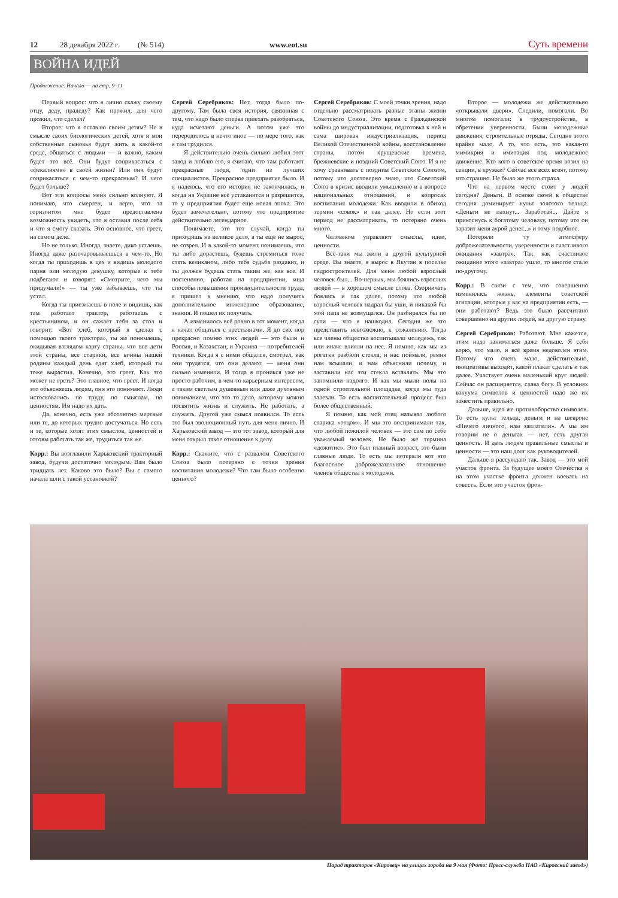12 28 декабря 2022 г. (№ 514) www.eot.su Суть времени
ВОЙНА ИДЕЙ
Продолжение. Начало — на стр. 9–11
Первый вопрос: что я лично скажу своему отцу, деду, прадеду? Как прожил, для чего прожил, что сделал?
Второе: что я оставлю своим детям? Не в смысле своих биологических детей, хотя и мои собственные сыновья будут жить в какой-то среде, общаться с людьми — и важно, каким будет это всё. Они будут соприкасаться с «фекалиями» в своей жизни? Или они будут соприкасаться с чем-то прекрасным? И чего будет больше?
Вот эти вопросы меня сильно волнуют. Я понимаю, что смертен, и верю, что за горизонтом мне будет предоставлена возможность увидеть, что я оставил после себя и что я смогу сказать. Это основное, что греет, на самом деле.
Но не только. Иногда, знаете, дико устаешь. Иногда даже разочаровываешься в чем-то. Но когда ты приходишь в цех и видишь молодого парня или молодую девушку, которые к тебе подбегают и говорят: «Смотрите, чего мы придумали!» — ты уже забываешь, что ты устал.
Когда ты приезжаешь в поле и видишь, как там работает трактор, работаешь с крестьянином, и он сажает тебя за стол и говорит: «Вот хлеб, который я сделал с помощью твоего трактора», ты же понимаешь, окидывая взглядом карту страны, что все дети этой страны, все старики, все воины нашей родины каждый день едят хлеб, который ты тоже вырастил. Конечно, это греет. Как это может не греть? Это главное, что греет. И когда это объясняешь людям, они это понимают. Люди истосковались по труду, по смыслам, по ценностям. Им надо их дать.
Да, конечно, есть уже абсолютно мертвые или те, до которых трудно достучаться. Но есть и те, которые хотят этих смыслов, ценностей и готовы работать так же, трудиться так же.
Корр.: Вы возглавили Харьковский тракторный завод, будучи достаточно молодым. Вам было тридцать лет. Каково это было? Вы с самого начала шли с такой установкой?
Сергей Серебряков: Нет, тогда было по-другому. Там была своя история, связанная с тем, что надо было сперва приехать разобраться, куда исчезают деньги. А потом уже это переродилось в нечто иное — по мере того, как я там трудился.
Я действительно очень сильно любил этот завод и люблю его, я считаю, что там работают прекрасные люди, одни из лучших специалистов. Прекрасное предприятие было. И я надеюсь, что его история не закончилась, и когда на Украине всё устаканится и разрешится, то у предприятия будет еще новая эпоха. Это будет замечательно, потому что предприятие действительно легендарное.
Понимаете, это тот случай, когда ты приходишь на великое дело, а ты еще не вырос, не созрел. И в какой-то момент понимаешь, что ты либо дорастешь, будешь стремиться тоже стать великаном, либо тебя судьба раздавит, и ты должен будешь стать таким же, как все. И постепенно, работая на предприятии, ища способы повышения производительности труда, я пришел к мнению, что надо получить дополнительное инженерное образование, знания. И пошел их получать.
А изменилось всё ровно в тот момент, когда я начал общаться с крестьянами. Я до сих пор прекрасно помню этих людей — это были и Россия, и Казахстан, и Украина — потребителей техники. Когда я с ними общался, смотрел, как они трудятся, что они делают, — меня они сильно изменили. И тогда я проникся уже не просто рабочим, в чем-то карьерным интересом, а таким светлым душевным или даже духовным пониманием, что это то дело, которому можно посвятить жизнь и служить. Не работать, а служить. Другой уже смысл появился. То есть это был эволюционный путь для меня лично. И Харьковский завод — это тот завод, который для меня открыл такое отношение к делу.
Корр.: Скажите, что с развалом Советского Союза было потеряно с точки зрения воспитания молодежи? Что там было особенно ценного?
Сергей Серебряков: С моей точки зрения, надо отдельно рассматривать разные этапы жизни Советского Союза. Это время с Гражданской войны до индустриализации, подготовка к ней и сама широкая индустриализация, период Великой Отечественной войны, восстановление страны, потом хрущевские времена, брежневские и поздний Советский Союз. И я не хочу сравнивать с поздним Советским Союзом, потому что достоверно знаю, что Советский Союз в кризис вводили умышленно и в вопросе национальных отношений, и вопросах воспитания молодежи. Как вводили в обиход термин «совок» и так далее. Но если этот период не рассматривать, то потеряно очень много.
Человеком управляют смыслы, идеи, ценности.
Всё-таки мы жили в другой культурной среде. Вы знаете, я вырос в Якутии в поселке гидростроителей. Для меня любой взрослый человек был... Во-первых, мы боялись взрослых людей — в хорошем смысле слова. Озорничать боялись и так далее, потому что любой взрослый человек надрал бы уши, и никакой бы мой папа не возмущался. Он разбирался бы по сути — что я нашкодил. Сегодня же это представить невозможно, к сожалению. Тогда все члены общества воспитывали молодежь, так или иначе влияли на нее. Я помню, как мы из рогатки разбили стекла, и нас поймали, ремня нам всыпали, и нам объяснили почему, и заставили нас эти стекла вставлять. Мы это запомнили надолго. И как мы мыли полы на одной строительной площадке, когда мы туда залезли. То есть воспитательный процесс был более общественный.
Я помню, как мой отец называл любого старика «отцом». И мы это воспринимали так, что любой пожилой человек — это сам по себе уважаемый человек. Не было же термина «дожитие». Это был главный возраст, это были главные люди. То есть мы потеряли вот это благостное доброжелательное отношение членов общества к молодежи.
Второе — молодежи же действительно «открывали двери». Следили, помогали. Во многом помогали: в трудоустройстве, в обретении уверенности. Были молодежные движения, строительные отряды. Сегодня этого крайне мало. А то, что есть, это какая-то мимикрия и имитация под молодежное движение. Кто кого в советское время возил на секции, в кружки? Сейчас все всех возят, потому что страшно. Не было же этого страха.
Что на первом месте стоит у людей сегодня? Деньги. В основе своей в обществе сегодня доминирует культ золотого тельца. «Деньги не пахнут... Заработай... Дайте я прикоснусь к богатому человеку, потому что он заразит меня аурой денег...» и тому подобное.
Потеряли ту атмосферу доброжелательности, уверенности и счастливого ожидания «завтра». Так как счастливое ожидание этого «завтра» ушло, то многое стало по-другому.
Корр.: В связи с тем, что совершенно изменилась жизнь, элементы советской агитации, которые у вас на предприятии есть, — они работают? Ведь это было рассчитано совершенно на других людей, на другую страну.
Сергей Серебряков: Работают. Мне кажется, этим надо заниматься даже больше. Я себя корю, что мало, и всё время недоволен этим. Потому что очень мало, действительно, инициативы выходит, какой плакат сделать и так далее. Участвует очень маленький круг людей. Сейчас он расширяется, слава богу. В условиях вакуума символов и ценностей надо же их заместить правильно.
Дальше, идет же противоборство символов. То есть культ тельца, деньги и на шевроне «Ничего личного, нам заплатили». А мы им говорим не о деньгах — нет, есть другая ценность. И дать людям правильные смыслы и ценности — это наш долг как руководителей.
Дальше я рассуждаю так. Завод — это мой участок фронта. За будущее моего Отечества я на этом участке фронта должен воевать на совесть. Если это участок фрон-
Парад тракторов «Кировец» на улицах города на 9 мая (Фото: Пресс-служба ПАО «Кировский завод»)